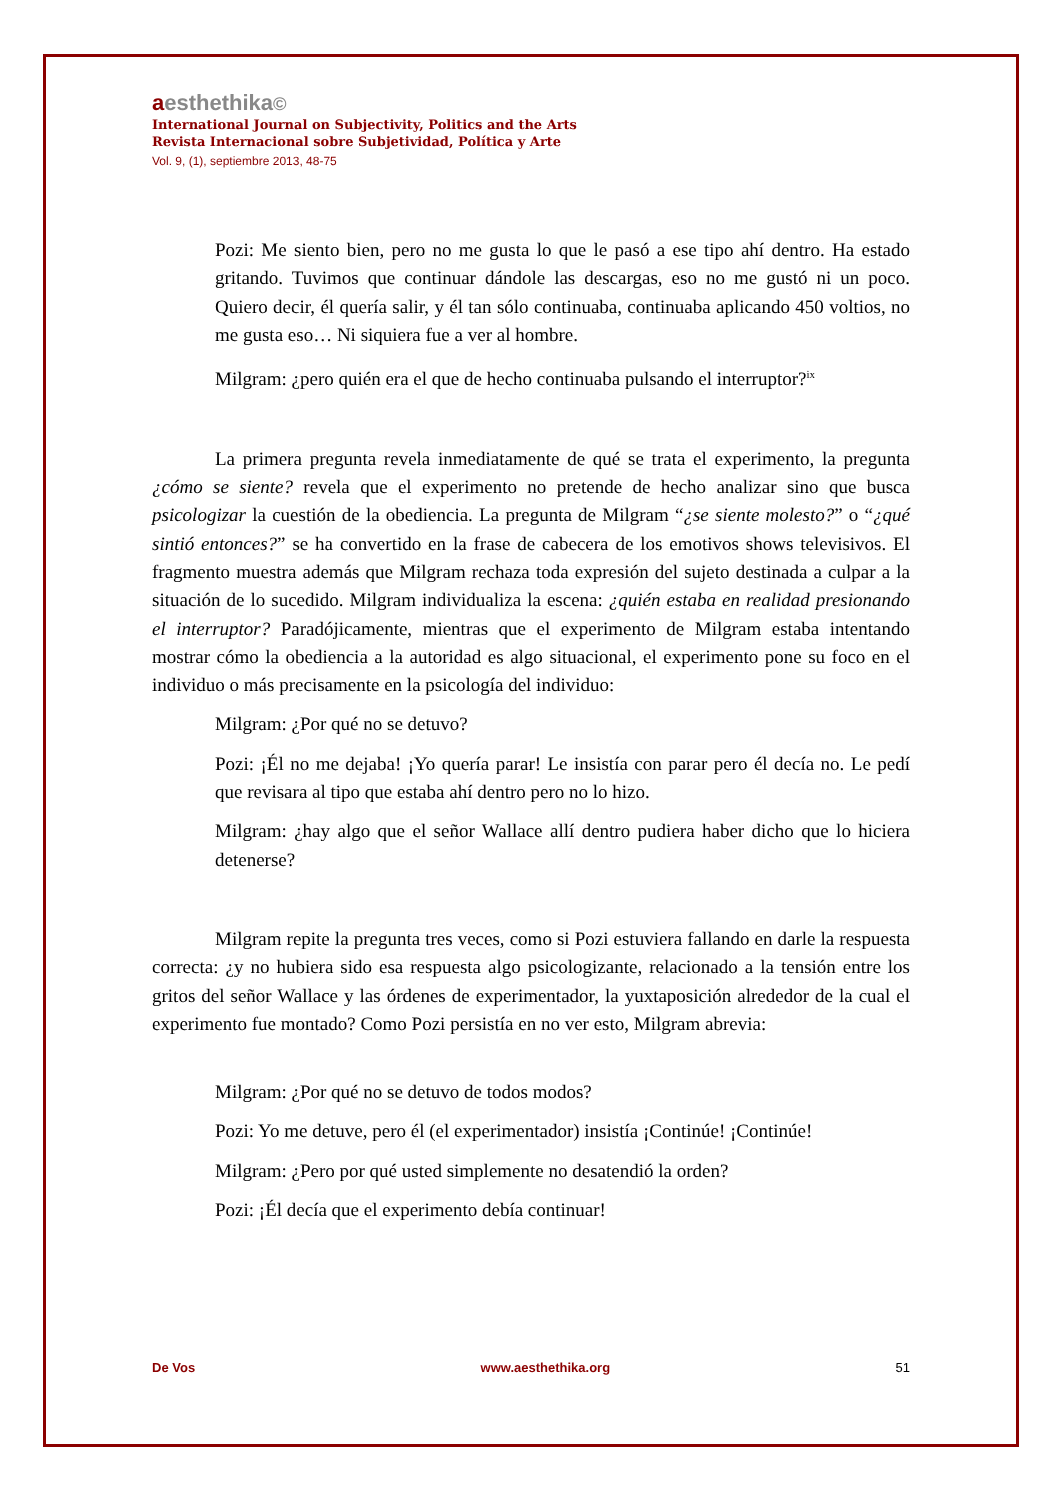aesthethika©
International Journal on Subjectivity, Politics and the Arts
Revista Internacional sobre Subjetividad, Política y Arte
Vol. 9, (1), septiembre 2013, 48-75
Pozi: Me siento bien, pero no me gusta lo que le pasó a ese tipo ahí dentro. Ha estado gritando. Tuvimos que continuar dándole las descargas, eso no me gustó ni un poco. Quiero decir, él quería salir, y él tan sólo continuaba, continuaba aplicando 450 voltios, no me gusta eso… Ni siquiera fue a ver al hombre.
Milgram: ¿pero quién era el que de hecho continuaba pulsando el interruptor?<sup>ix</sup>
La primera pregunta revela inmediatamente de qué se trata el experimento, la pregunta ¿cómo se siente? revela que el experimento no pretende de hecho analizar sino que busca psicologizar la cuestión de la obediencia. La pregunta de Milgram “¿se siente molesto?” o “¿qué sintió entonces?” se ha convertido en la frase de cabecera de los emotivos shows televisivos. El fragmento muestra además que Milgram rechaza toda expresión del sujeto destinada a culpar a la situación de lo sucedido. Milgram individualiza la escena: ¿quién estaba en realidad presionando el interruptor? Paradójicamente, mientras que el experimento de Milgram estaba intentando mostrar cómo la obediencia a la autoridad es algo situacional, el experimento pone su foco en el individuo o más precisamente en la psicología del individuo:
Milgram: ¿Por qué no se detuvo?
Pozi: ¡Él no me dejaba! ¡Yo quería parar! Le insistía con parar pero él decía no. Le pedí que revisara al tipo que estaba ahí dentro pero no lo hizo.
Milgram: ¿hay algo que el señor Wallace allí dentro pudiera haber dicho que lo hiciera detenerse?
Milgram repite la pregunta tres veces, como si Pozi estuviera fallando en darle la respuesta correcta: ¿y no hubiera sido esa respuesta algo psicologizante, relacionado a la tensión entre los gritos del señor Wallace y las órdenes de experimentador, la yuxtaposición alrededor de la cual el experimento fue montado? Como Pozi persistía en no ver esto, Milgram abrevia:
Milgram: ¿Por qué no se detuvo de todos modos?
Pozi: Yo me detuve, pero él (el experimentador) insistía ¡Continúe! ¡Continúe!
Milgram: ¿Pero por qué usted simplemente no desatendió la orden?
Pozi: ¡Él decía que el experimento debía continuar!
De Vos www.aesthethika.org 51